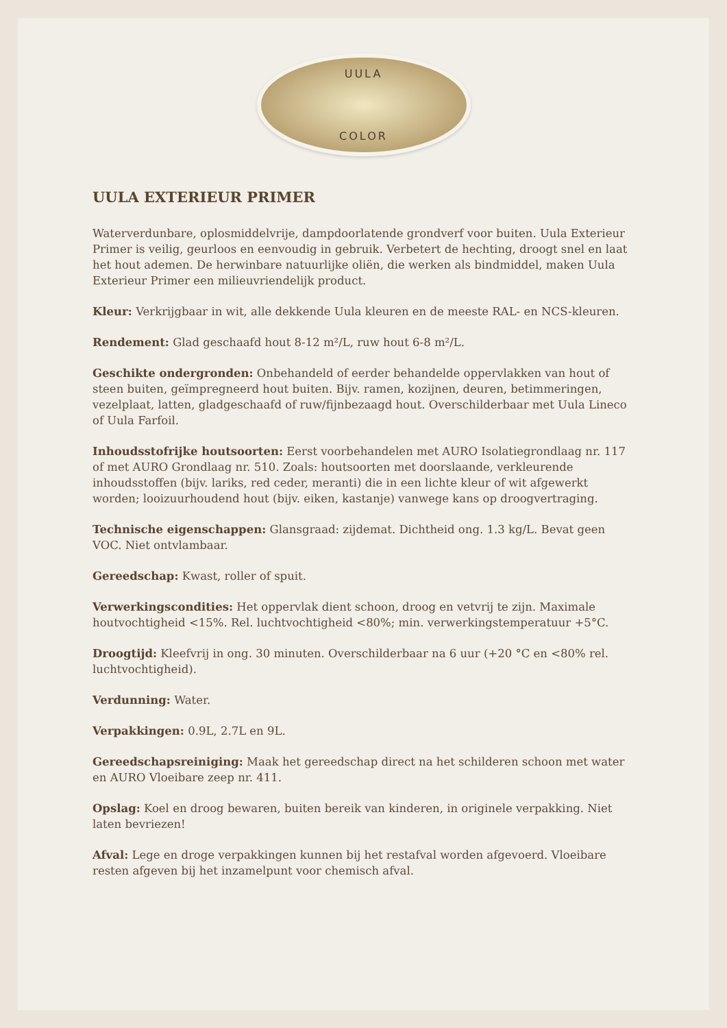UULA
COLOR
UULA EXTERIEUR PRIMER
Waterverdunbare, oplosmiddelvrije, dampdoorlatende grondverf voor buiten. Uula Exterieur Primer is veilig, geurloos en eenvoudig in gebruik. Verbetert de hechting, droogt snel en laat het hout ademen. De herwinbare natuurlijke oliën, die werken als bindmiddel, maken Uula Exterieur Primer een milieuvriendelijk product.
Kleur: Verkrijgbaar in wit, alle dekkende Uula kleuren en de meeste RAL- en NCS-kleuren.
Rendement: Glad geschaafd hout 8-12 m²/L, ruw hout 6-8 m²/L.
Geschikte ondergronden: Onbehandeld of eerder behandelde oppervlakken van hout of steen buiten, geïmpregneerd hout buiten. Bijv. ramen, kozijnen, deuren, betimmeringen, vezelplaat, latten, gladgeschaafd of ruw/fijnbezaagd hout. Overschilderbaar met Uula Lineco of Uula Farfoil.
Inhoudsstofrijke houtsoorten: Eerst voorbehandelen met AURO Isolatiegrondlaag nr. 117 of met AURO Grondlaag nr. 510. Zoals: houtsoorten met doorslaande, verkleurende inhoudsstoffen (bijv. lariks, red ceder, meranti) die in een lichte kleur of wit afgewerkt worden; looizuurhoudend hout (bijv. eiken, kastanje) vanwege kans op droogvertraging.
Technische eigenschappen: Glansgraad: zijdemat. Dichtheid ong. 1.3 kg/L. Bevat geen VOC. Niet ontvlambaar.
Gereedschap: Kwast, roller of spuit.
Verwerkingscondities: Het oppervlak dient schoon, droog en vetvrij te zijn. Maximale houtvochtigheid <15%. Rel. luchtvochtigheid <80%; min. verwerkingstemperatuur +5°C.
Droogtijd: Kleefvrij in ong. 30 minuten. Overschilderbaar na 6 uur (+20 °C en <80% rel. luchtvochtigheid).
Verdunning: Water.
Verpakkingen: 0.9L, 2.7L en 9L.
Gereedschapsreiniging: Maak het gereedschap direct na het schilderen schoon met water en AURO Vloeibare zeep nr. 411.
Opslag: Koel en droog bewaren, buiten bereik van kinderen, in originele verpakking. Niet laten bevriezen!
Afval: Lege en droge verpakkingen kunnen bij het restafval worden afgevoerd. Vloeibare resten afgeven bij het inzamelpunt voor chemisch afval.